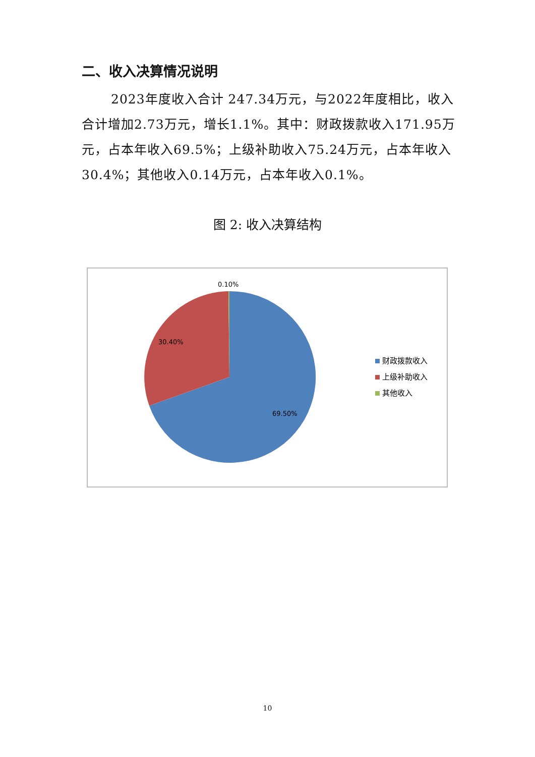二、收入决算情况说明
2023年度收入合计 247.34万元，与2022年度相比，收入合计增加2.73万元，增长1.1%。其中：财政拨款收入171.95万元，占本年收入69.5%；上级补助收入75.24万元，占本年收入30.4%；其他收入0.14万元，占本年收入0.1%。
图 2: 收入决算结构
0.10%
30.40%
69.50%
财政拨款收入
上级补助收入
其他收入
10